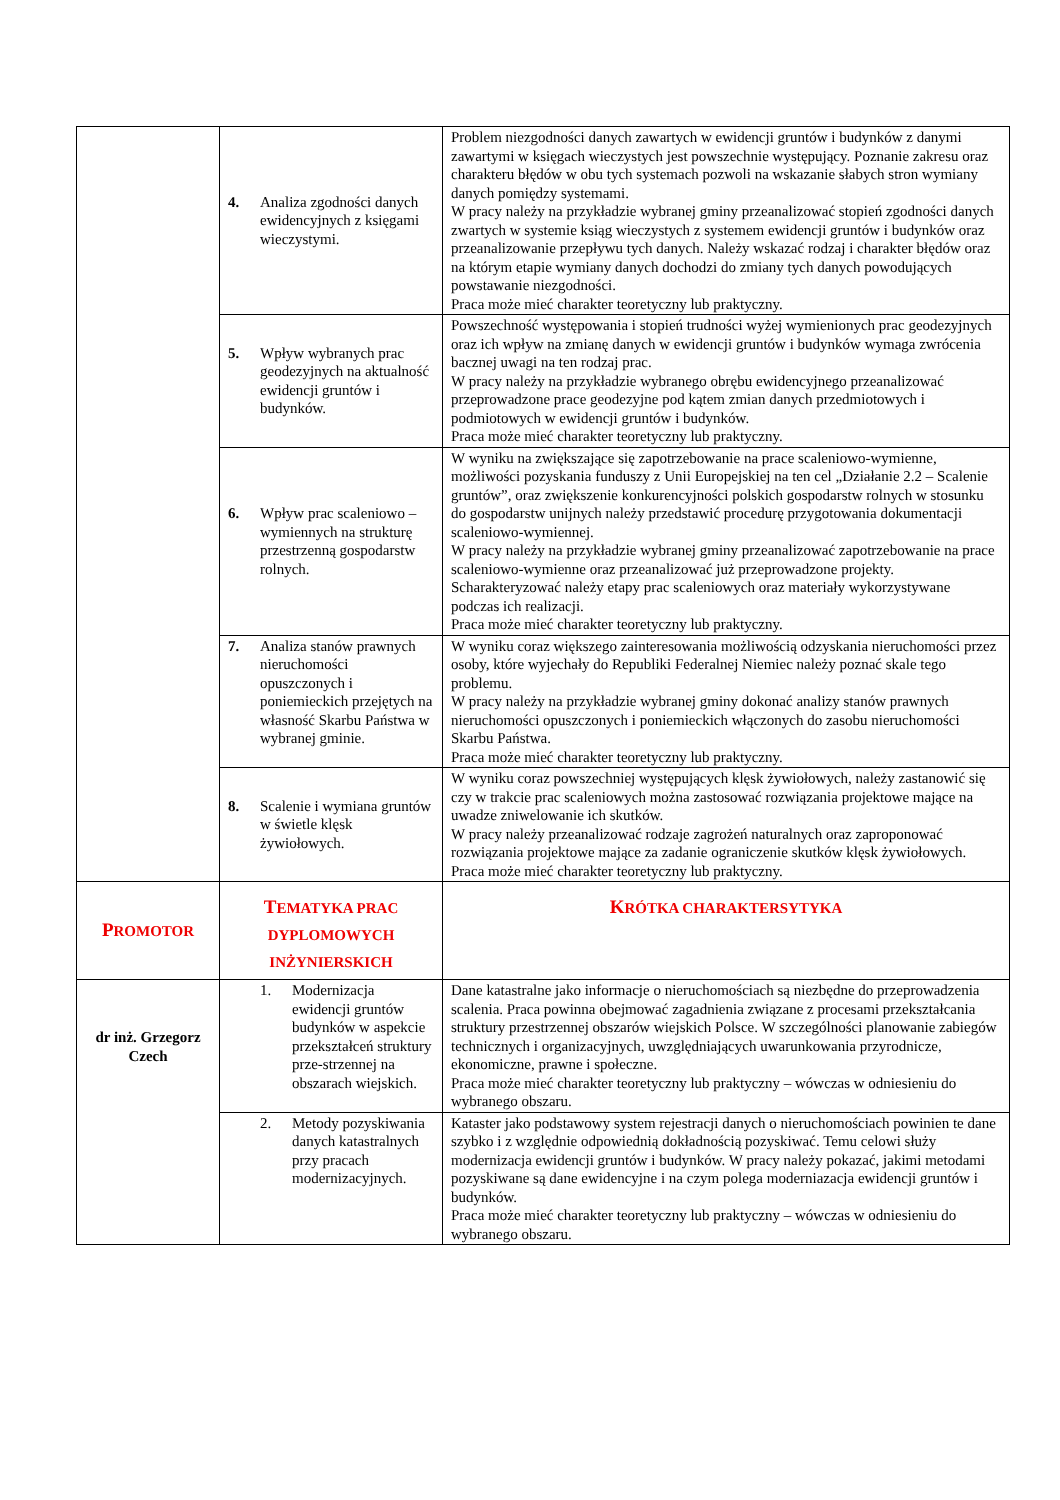| | 4. Analiza zgodności danych ewidencyjnych z księgami wieczystymi. | Problem niezgodności danych zawartych w ewidencji gruntów i budynków z danymi zawartymi w księgach wieczystych jest powszechnie występujący. Poznanie zakresu oraz charakteru błędów w obu tych systemach pozwoli na wskazanie słabych stron wymiany danych pomiędzy systemami. W pracy należy na przykładzie wybranej gminy przeanalizować stopień zgodności danych zwartych w systemie ksiąg wieczystych z systemem ewidencji gruntów i budynków oraz przeanalizowanie przepływu tych danych. Należy wskazać rodzaj i charakter błędów oraz na którym etapie wymiany danych dochodzi do zmiany tych danych powodujących powstawanie niezgodności. Praca może mieć charakter teoretyczny lub praktyczny. |
| | 5. Wpływ wybranych prac geodezyjnych na aktualność ewidencji gruntów i budynków. | Powszechność występowania i stopień trudności wyżej wymienionych prac geodezyjnych oraz ich wpływ na zmianę danych w ewidencji gruntów i budynków wymaga zwrócenia bacznej uwagi na ten rodzaj prac. W pracy należy na przykładzie wybranego obrębu ewidencyjnego przeanalizować przeprowadzone prace geodezyjne pod kątem zmian danych przedmiotowych i podmiotowych w ewidencji gruntów i budynków. Praca może mieć charakter teoretyczny lub praktyczny. |
| | 6. Wpływ prac scaleniowo – wymiennych na strukturę przestrzenną gospodarstw rolnych. | W wyniku na zwiększające się zapotrzebowanie na prace scaleniowo-wymienne, możliwości pozyskania funduszy z Unii Europejskiej na ten cel „Działanie 2.2 – Scalenie gruntów”, oraz zwiększenie konkurencyjności polskich gospodarstw rolnych w stosunku do gospodarstw unijnych należy przedstawić procedurę przygotowania dokumentacji scaleniowo-wymiennej. W pracy należy na przykładzie wybranej gminy przeanalizować zapotrzebowanie na prace scaleniowo-wymienne oraz przeanalizować już przeprowadzone projekty. Scharakteryzować należy etapy prac scaleniowych oraz materiały wykorzystywane podczas ich realizacji. Praca może mieć charakter teoretyczny lub praktyczny. |
| | 7. Analiza stanów prawnych nieruchomości opuszczonych i poniemieckich przejętych na własność Skarbu Państwa w wybranej gminie. | W wyniku coraz większego zainteresowania możliwością odzyskania nieruchomości przez osoby, które wyjechały do Republiki Federalnej Niemiec należy poznać skale tego problemu. W pracy należy na przykładzie wybranej gminy dokonać analizy stanów prawnych nieruchomości opuszczonych i poniemieckich włączonych do zasobu nieruchomości Skarbu Państwa. Praca może mieć charakter teoretyczny lub praktyczny. |
| | 8. Scalenie i wymiana gruntów w świetle klęsk żywiołowych. | W wyniku coraz powszechniej występujących klęsk żywiołowych, należy zastanowić się czy w trakcie prac scaleniowych można zastosować rozwiązania projektowe mające na uwadze zniwelowanie ich skutków. W pracy należy przeanalizować rodzaje zagrożeń naturalnych oraz zaproponować rozwiązania projektowe mające za zadanie ograniczenie skutków klęsk żywiołowych. Praca może mieć charakter teoretyczny lub praktyczny. |
| P ROMOTOR | T EMATYKA PRAC DYPLOMOWYCH INŻYNIERSKICH | K RÓTKA CHARAKTERSYTYKA |
| dr inż. Grzegorz Czech | 1. Modernizacja ewidencji gruntów budynków w aspekcie przekształceń struktury prze-strzennej na obszarach wiejskich. | Dane katastralne jako informacje o nieruchomościach są niezbędne do przeprowadzenia scalenia. Praca powinna obejmować zagadnienia związane z procesami przekształcania struktury przestrzennej obszarów wiejskich Polsce. W szczególności planowanie zabiegów technicznych i organizacyjnych, uwzględniających uwarunkowania przyrodnicze, ekonomiczne, prawne i społeczne. Praca może mieć charakter teoretyczny lub praktyczny – wówczas w odniesieniu do wybranego obszaru. |
| | 2. Metody pozyskiwania danych katastralnych przy pracach modernizacyjnych. | Kataster jako podstawowy system rejestracji danych o nieruchomościach powinien te dane szybko i z względnie odpowiednią dokładnością pozyskiwać. Temu celowi służy modernizacja ewidencji gruntów i budynków. W pracy należy pokazać, jakimi metodami pozyskiwane są dane ewidencyjne i na czym polega moderniazacja ewidencji gruntów i budynków. Praca może mieć charakter teoretyczny lub praktyczny – wówczas w odniesieniu do wybranego obszaru. |